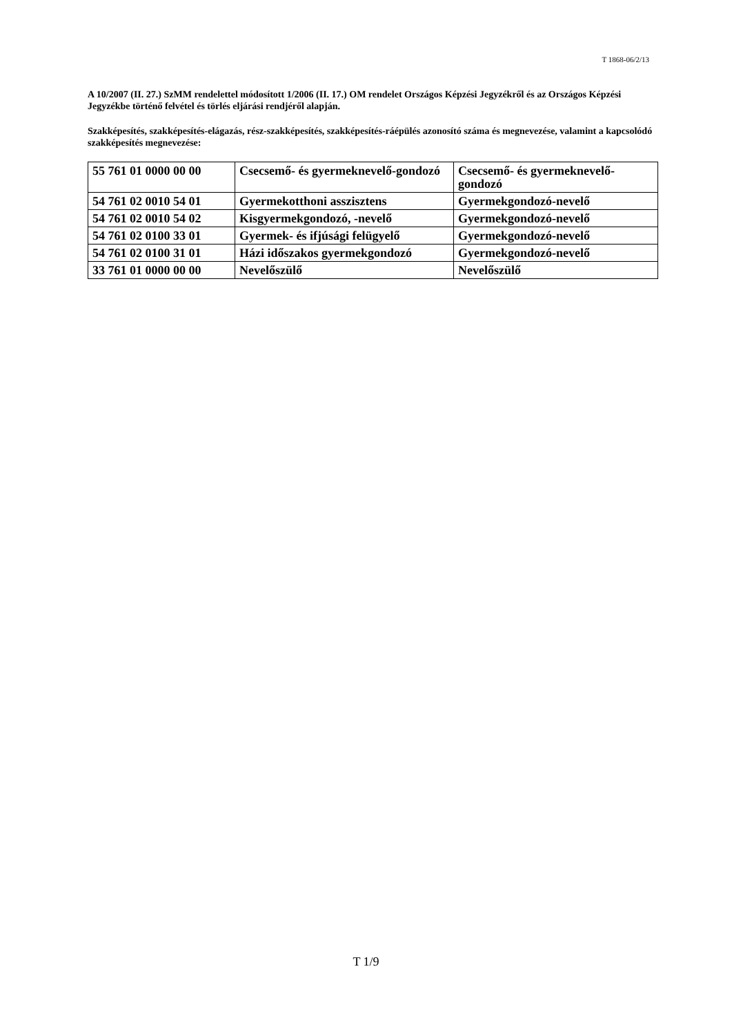T 1868-06/2/13
A 10/2007 (II. 27.) SzMM rendelettel módosított 1/2006 (II. 17.) OM rendelet Országos Képzési Jegyzékről és az Országos Képzési Jegyzékbe történő felvétel és törlés eljárási rendjéről alapján.
Szakképesítés, szakképesítés-elágazás, rész-szakképesítés, szakképesítés-ráépülés azonosító száma és megnevezése, valamint a kapcsolódó szakképesítés megnevezése:
| 55 761 01 0000 00 00 | Csecsemő- és gyermeknevelő-gondozó | Csecsemő- és gyermeknevelő-gondozó |
| 54 761 02 0010 54 01 | Gyermekotthoni asszisztens | Gyermekgondozó-nevelő |
| 54 761 02 0010 54 02 | Kisgyermekgondozó, -nevelő | Gyermekgondozó-nevelő |
| 54 761 02 0100 33 01 | Gyermek- és ifjúsági felügyelő | Gyermekgondozó-nevelő |
| 54 761 02 0100 31 01 | Házi időszakos gyermekgondozó | Gyermekgondozó-nevelő |
| 33 761 01 0000 00 00 | Nevelőszülő | Nevelőszülő |
T 1/9